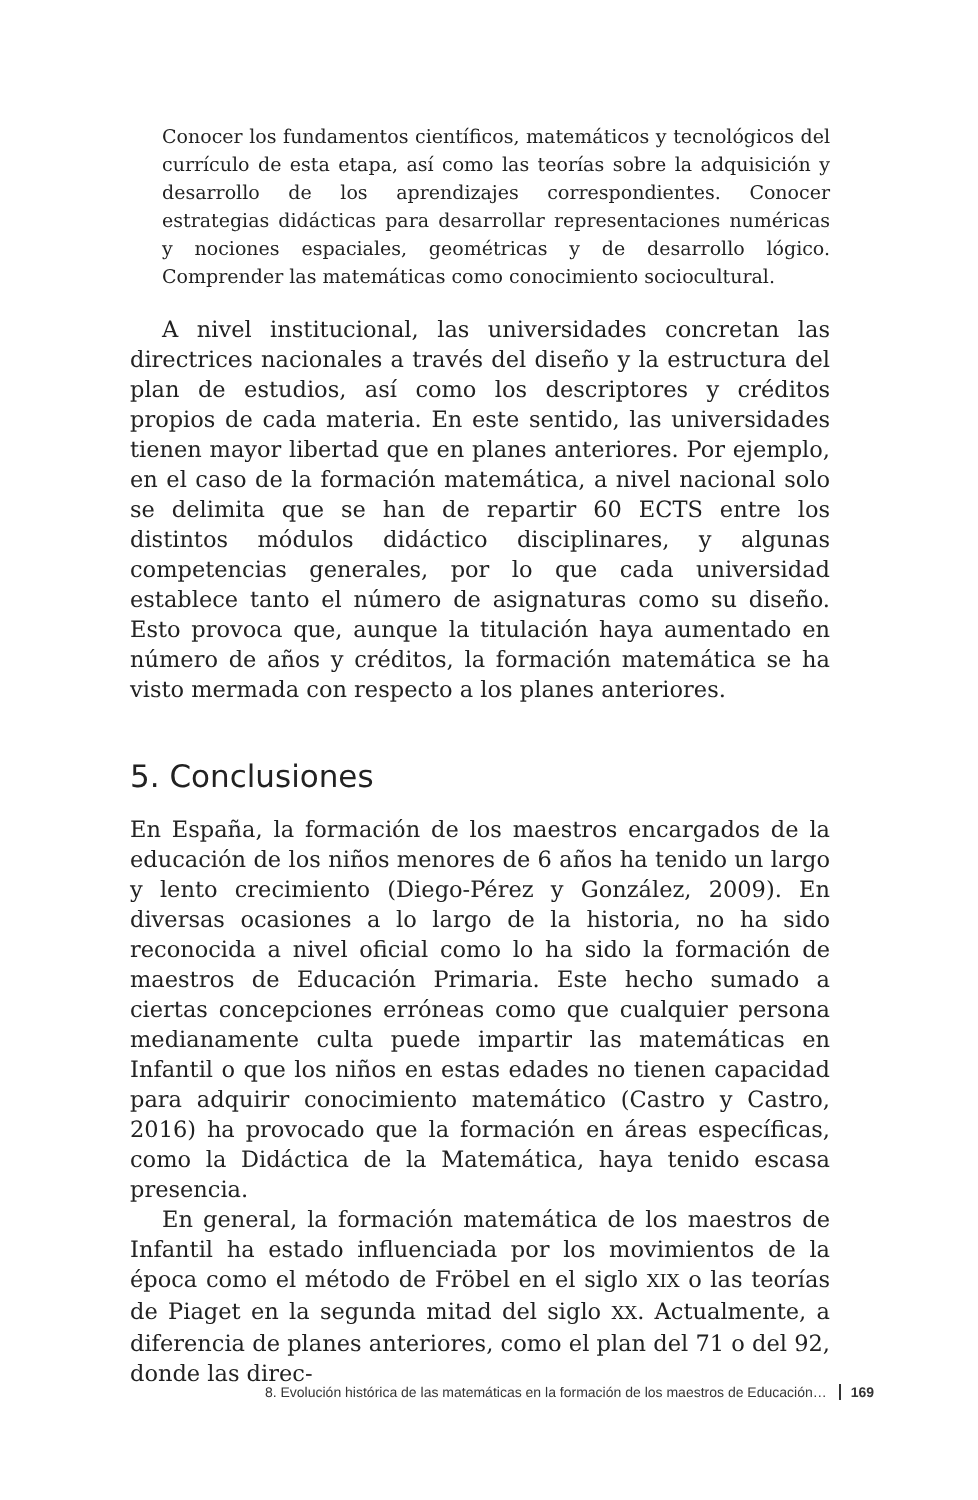Conocer los fundamentos científicos, matemáticos y tecnológicos del currículo de esta etapa, así como las teorías sobre la adquisición y desarrollo de los aprendizajes correspondientes. Conocer estrategias didácticas para desarrollar representaciones numéricas y nociones espaciales, geométricas y de desarrollo lógico. Comprender las matemáticas como conocimiento sociocultural.
A nivel institucional, las universidades concretan las directrices nacionales a través del diseño y la estructura del plan de estudios, así como los descriptores y créditos propios de cada materia. En este sentido, las universidades tienen mayor libertad que en planes anteriores. Por ejemplo, en el caso de la formación matemática, a nivel nacional solo se delimita que se han de repartir 60 ECTS entre los distintos módulos didáctico disciplinares, y algunas competencias generales, por lo que cada universidad establece tanto el número de asignaturas como su diseño. Esto provoca que, aunque la titulación haya aumentado en número de años y créditos, la formación matemática se ha visto mermada con respecto a los planes anteriores.
5. Conclusiones
En España, la formación de los maestros encargados de la educación de los niños menores de 6 años ha tenido un largo y lento crecimiento (Diego-Pérez y González, 2009). En diversas ocasiones a lo largo de la historia, no ha sido reconocida a nivel oficial como lo ha sido la formación de maestros de Educación Primaria. Este hecho sumado a ciertas concepciones erróneas como que cualquier persona medianamente culta puede impartir las matemáticas en Infantil o que los niños en estas edades no tienen capacidad para adquirir conocimiento matemático (Castro y Castro, 2016) ha provocado que la formación en áreas específicas, como la Didáctica de la Matemática, haya tenido escasa presencia.
En general, la formación matemática de los maestros de Infantil ha estado influenciada por los movimientos de la época como el método de Fröbel en el siglo XIX o las teorías de Piaget en la segunda mitad del siglo XX. Actualmente, a diferencia de planes anteriores, como el plan del 71 o del 92, donde las direc-
8. Evolución histórica de las matemáticas en la formación de los maestros de Educación… 169